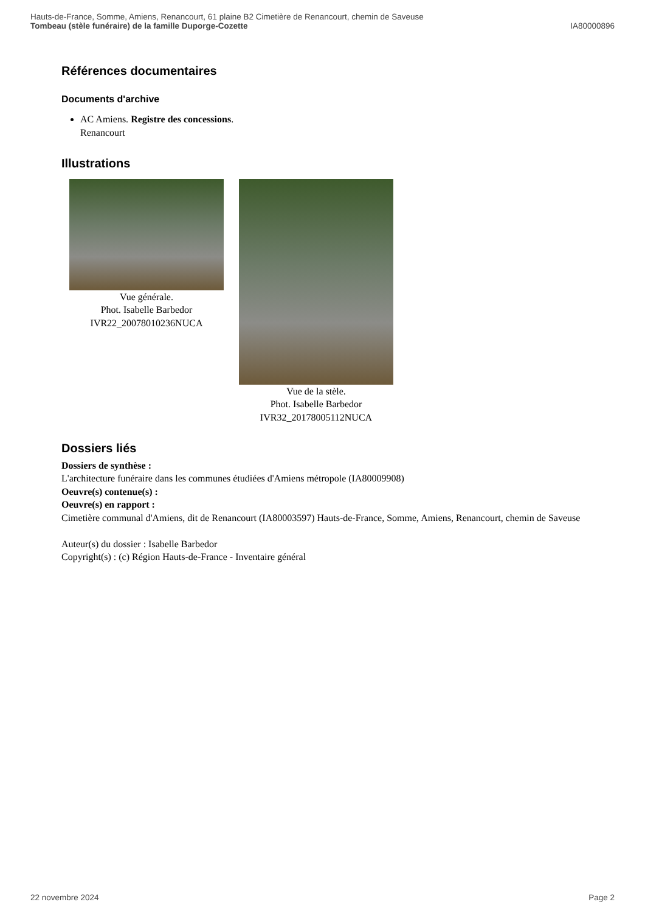Hauts-de-France, Somme, Amiens, Renancourt, 61 plaine B2 Cimetière de Renancourt, chemin de Saveuse
Tombeau (stèle funéraire) de la famille Duporge-Cozette IA80000896
Références documentaires
Documents d'archive
AC Amiens. Registre des concessions.
Renancourt
Illustrations
Vue générale.
Phot. Isabelle Barbedor
IVR22_20078010236NUCA
Vue de la stèle.
Phot. Isabelle Barbedor
IVR32_20178005112NUCA
Dossiers liés
Dossiers de synthèse :
L'architecture funéraire dans les communes étudiées d'Amiens métropole (IA80009908)
Oeuvre(s) contenue(s) :
Oeuvre(s) en rapport :
Cimetière communal d'Amiens, dit de Renancourt (IA80003597) Hauts-de-France, Somme, Amiens, Renancourt, chemin de Saveuse
Auteur(s) du dossier : Isabelle Barbedor
Copyright(s) : (c) Région Hauts-de-France - Inventaire général
22 novembre 2024 Page 2